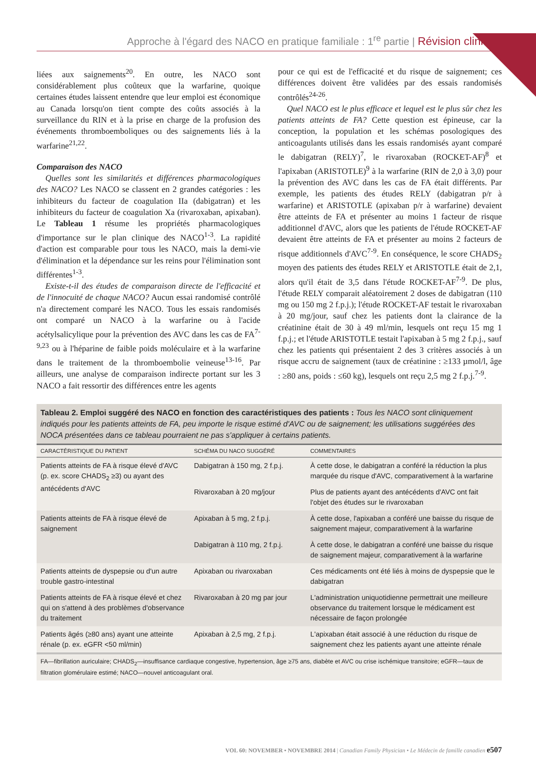Approche à l'égard des NACO en pratique familiale : 1<sup>re</sup> partie | Révision clinique
liées aux saignements<sup>20</sup>. En outre, les NACO sont considérablement plus coûteux que la warfarine, quoique certaines études laissent entendre que leur emploi est économique au Canada lorsqu'on tient compte des coûts associés à la surveillance du RIN et à la prise en charge de la profusion des événements thromboemboliques ou des saignements liés à la warfarine<sup>21,22</sup>.
Comparaison des NACO
Quelles sont les similarités et différences pharmacologiques des NACO? Les NACO se classent en 2 grandes catégories : les inhibiteurs du facteur de coagulation IIa (dabigatran) et les inhibiteurs du facteur de coagulation Xa (rivaroxaban, apixaban). Le Tableau 1 résume les propriétés pharmacologiques d'importance sur le plan clinique des NACO<sup>1-3</sup>. La rapidité d'action est comparable pour tous les NACO, mais la demi-vie d'élimination et la dépendance sur les reins pour l'élimination sont différentes<sup>1-3</sup>.
Existe-t-il des études de comparaison directe de l'efficacité et de l'innocuité de chaque NACO? Aucun essai randomisé contrôlé n'a directement comparé les NACO. Tous les essais randomisés ont comparé un NACO à la warfarine ou à l'acide acétylsalicylique pour la prévention des AVC dans les cas de FA<sup>7-9,23</sup> ou à l'héparine de faible poids moléculaire et à la warfarine dans le traitement de la thromboembolie veineuse<sup>13-16</sup>. Par ailleurs, une analyse de comparaison indirecte portant sur les 3 NACO a fait ressortir des différences entre les agents
pour ce qui est de l'efficacité et du risque de saignement; ces différences doivent être validées par des essais randomisés contrôlés<sup>24-26</sup>.
Quel NACO est le plus efficace et lequel est le plus sûr chez les patients atteints de FA? Cette question est épineuse, car la conception, la population et les schémas posologiques des anticoagulants utilisés dans les essais randomisés ayant comparé le dabigatran (RELY)<sup>7</sup>, le rivaroxaban (ROCKET-AF)<sup>8</sup> et l'apixaban (ARISTOTLE)<sup>9</sup> à la warfarine (RIN de 2,0 à 3,0) pour la prévention des AVC dans les cas de FA était différents. Par exemple, les patients des études RELY (dabigatran p/r à warfarine) et ARISTOTLE (apixaban p/r à warfarine) devaient être atteints de FA et présenter au moins 1 facteur de risque additionnel d'AVC, alors que les patients de l'étude ROCKET-AF devaient être atteints de FA et présenter au moins 2 facteurs de risque additionnels d'AVC<sup>7-9</sup>. En conséquence, le score CHADS<sub>2</sub> moyen des patients des études RELY et ARISTOTLE était de 2,1, alors qu'il était de 3,5 dans l'étude ROCKET-AF<sup>7-9</sup>. De plus, l'étude RELY comparait aléatoirement 2 doses de dabigatran (110 mg ou 150 mg 2 f.p.j.); l'étude ROCKET-AF testait le rivaroxaban à 20 mg/jour, sauf chez les patients dont la clairance de la créatinine était de 30 à 49 ml/min, lesquels ont reçu 15 mg 1 f.p.j.; et l'étude ARISTOTLE testait l'apixaban à 5 mg 2 f.p.j., sauf chez les patients qui présentaient 2 des 3 critères associés à un risque accru de saignement (taux de créatinine : ≥133 µmol/l, âge : ≥80 ans, poids : ≤60 kg), lesquels ont reçu 2,5 mg 2 f.p.j.<sup>7-9</sup>.
Tableau 2. Emploi suggéré des NACO en fonction des caractéristiques des patients : Tous les NACO sont cliniquement indiqués pour les patients atteints de FA, peu importe le risque estimé d'AVC ou de saignement; les utilisations suggérées des NOCA présentées dans ce tableau pourraient ne pas s'appliquer à certains patients.
| CARACTÉRISTIQUE DU PATIENT | SCHÉMA DU NACO SUGGÉRÉ | COMMENTAIRES |
| --- | --- | --- |
| Patients atteints de FA à risque élevé d'AVC (p. ex. score CHADS<sub>2</sub> ≥3) ou ayant des antécédents d'AVC | Dabigatran à 150 mg, 2 f.p.j. | À cette dose, le dabigatran a conféré la réduction la plus marquée du risque d'AVC, comparativement à la warfarine |
| | Rivaroxaban à 20 mg/jour | Plus de patients ayant des antécédents d'AVC ont fait l'objet des études sur le rivaroxaban |
| Patients atteints de FA à risque élevé de saignement | Apixaban à 5 mg, 2 f.p.j. | À cette dose, l'apixaban a conféré une baisse du risque de saignement majeur, comparativement à la warfarine |
| | Dabigatran à 110 mg, 2 f.p.j. | À cette dose, le dabigatran a conféré une baisse du risque de saignement majeur, comparativement à la warfarine |
| Patients atteints de dyspepsie ou d'un autre trouble gastro-intestinal | Apixaban ou rivaroxaban | Ces médicaments ont été liés à moins de dyspepsie que le dabigatran |
| Patients atteints de FA à risque élevé et chez qui on s'attend à des problèmes d'observance du traitement | Rivaroxaban à 20 mg par jour | L'administration uniquotidienne permettrait une meilleure observance du traitement lorsque le médicament est nécessaire de façon prolongée |
| Patients âgés (≥80 ans) ayant une atteinte rénale (p. ex. eGFR <50 ml/min) | Apixaban à 2,5 mg, 2 f.p.j. | L'apixaban était associé à une réduction du risque de saignement chez les patients ayant une atteinte rénale |
FA—fibrillation auriculaire; CHADS<sub>2</sub>—insuffisance cardiaque congestive, hypertension, âge ≥75 ans, diabète et AVC ou crise ischémique transitoire; eGFR—taux de filtration glomérulaire estimé; NACO—nouvel anticoagulant oral.
VOL 60: NOVEMBER • NOVEMBRE 2014 | Canadian Family Physician • Le Médecin de famille canadien e507